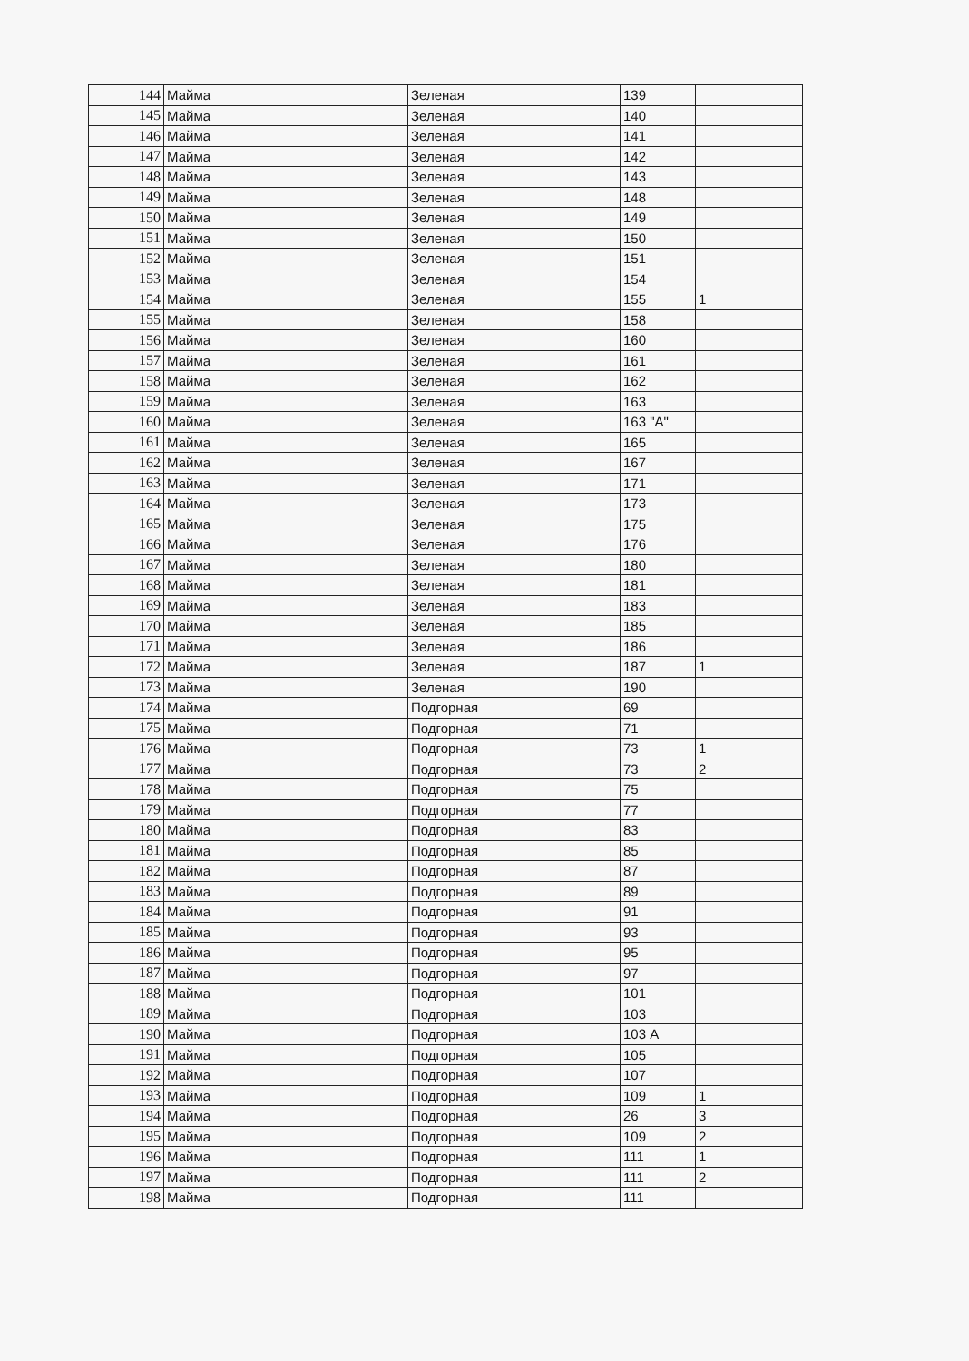| 144 | Майма | Зеленая | 139 | |
| 145 | Майма | Зеленая | 140 | |
| 146 | Майма | Зеленая | 141 | |
| 147 | Майма | Зеленая | 142 | |
| 148 | Майма | Зеленая | 143 | |
| 149 | Майма | Зеленая | 148 | |
| 150 | Майма | Зеленая | 149 | |
| 151 | Майма | Зеленая | 150 | |
| 152 | Майма | Зеленая | 151 | |
| 153 | Майма | Зеленая | 154 | |
| 154 | Майма | Зеленая | 155 | 1 |
| 155 | Майма | Зеленая | 158 | |
| 156 | Майма | Зеленая | 160 | |
| 157 | Майма | Зеленая | 161 | |
| 158 | Майма | Зеленая | 162 | |
| 159 | Майма | Зеленая | 163 | |
| 160 | Майма | Зеленая | 163 "А" | |
| 161 | Майма | Зеленая | 165 | |
| 162 | Майма | Зеленая | 167 | |
| 163 | Майма | Зеленая | 171 | |
| 164 | Майма | Зеленая | 173 | |
| 165 | Майма | Зеленая | 175 | |
| 166 | Майма | Зеленая | 176 | |
| 167 | Майма | Зеленая | 180 | |
| 168 | Майма | Зеленая | 181 | |
| 169 | Майма | Зеленая | 183 | |
| 170 | Майма | Зеленая | 185 | |
| 171 | Майма | Зеленая | 186 | |
| 172 | Майма | Зеленая | 187 | 1 |
| 173 | Майма | Зеленая | 190 | |
| 174 | Майма | Подгорная | 69 | |
| 175 | Майма | Подгорная | 71 | |
| 176 | Майма | Подгорная | 73 | 1 |
| 177 | Майма | Подгорная | 73 | 2 |
| 178 | Майма | Подгорная | 75 | |
| 179 | Майма | Подгорная | 77 | |
| 180 | Майма | Подгорная | 83 | |
| 181 | Майма | Подгорная | 85 | |
| 182 | Майма | Подгорная | 87 | |
| 183 | Майма | Подгорная | 89 | |
| 184 | Майма | Подгорная | 91 | |
| 185 | Майма | Подгорная | 93 | |
| 186 | Майма | Подгорная | 95 | |
| 187 | Майма | Подгорная | 97 | |
| 188 | Майма | Подгорная | 101 | |
| 189 | Майма | Подгорная | 103 | |
| 190 | Майма | Подгорная | 103 А | |
| 191 | Майма | Подгорная | 105 | |
| 192 | Майма | Подгорная | 107 | |
| 193 | Майма | Подгорная | 109 | 1 |
| 194 | Майма | Подгорная | 26 | 3 |
| 195 | Майма | Подгорная | 109 | 2 |
| 196 | Майма | Подгорная | 111 | 1 |
| 197 | Майма | Подгорная | 111 | 2 |
| 198 | Майма | Подгорная | 111 | |